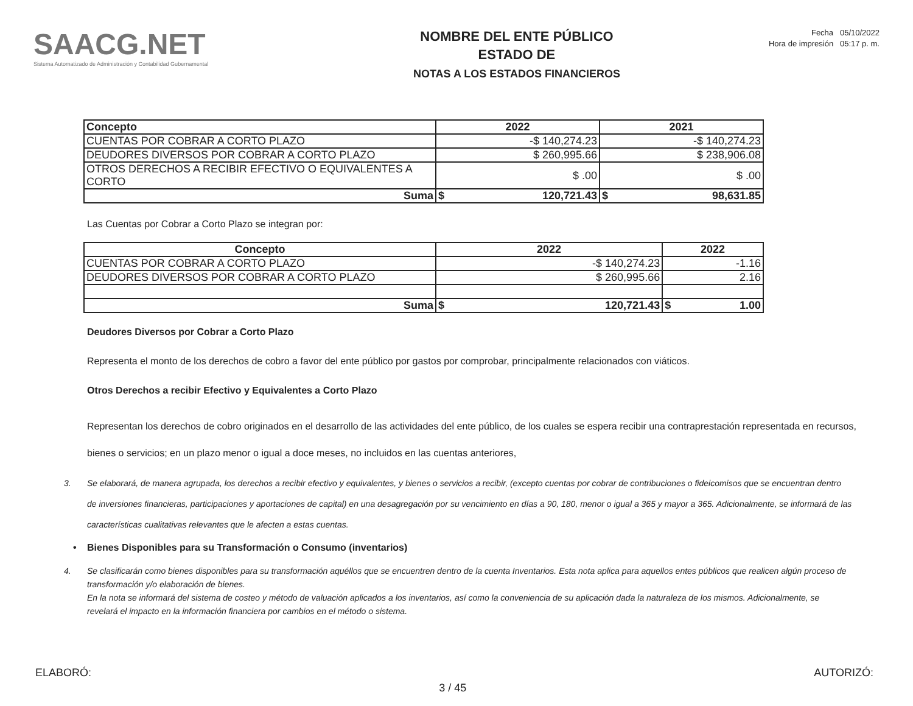SAACG.NET
Sistema Automatizado de Administración y Contabilidad Gubernamental
NOMBRE DEL ENTE PÚBLICO
ESTADO DE
NOTAS A LOS ESTADOS FINANCIEROS
Fecha 05/10/2022
Hora de impresión 05:17 p. m.
| Concepto | 2022 | 2021 |
| --- | --- | --- |
| CUENTAS POR COBRAR A CORTO PLAZO | -$ 140,274.23 | -$ 140,274.23 |
| DEUDORES DIVERSOS POR COBRAR A CORTO PLAZO | $ 260,995.66 | $ 238,906.08 |
| OTROS DERECHOS A RECIBIR EFECTIVO O EQUIVALENTES A CORTO | $ .00 | $ .00 |
| Suma | $ 120,721.43 | $ 98,631.85 |
Las Cuentas por Cobrar a Corto Plazo se integran por:
| Concepto | 2022 | 2022 |
| --- | --- | --- |
| CUENTAS POR COBRAR A CORTO PLAZO | -$ 140,274.23 | -1.16 |
| DEUDORES DIVERSOS POR COBRAR A CORTO PLAZO | $ 260,995.66 | 2.16 |
| Suma | $ 120,721.43 | $ 1.00 |
Deudores Diversos por Cobrar a Corto Plazo
Representa el monto de los derechos de cobro a favor del ente público por gastos por comprobar, principalmente relacionados con viáticos.
Otros Derechos a recibir Efectivo y Equivalentes a Corto Plazo
Representan los derechos de cobro originados en el desarrollo de las actividades del ente público, de los cuales se espera recibir una contraprestación representada en recursos, bienes o servicios; en un plazo menor o igual a doce meses, no incluidos en las cuentas anteriores,
3. Se elaborará, de manera agrupada, los derechos a recibir efectivo y equivalentes, y bienes o servicios a recibir, (excepto cuentas por cobrar de contribuciones o fideicomisos que se encuentran dentro de inversiones financieras, participaciones y aportaciones de capital) en una desagregación por su vencimiento en días a 90, 180, menor o igual a 365 y mayor a 365. Adicionalmente, se informará de las características cualitativas relevantes que le afecten a estas cuentas.
• Bienes Disponibles para su Transformación o Consumo (inventarios)
4. Se clasificarán como bienes disponibles para su transformación aquéllos que se encuentren dentro de la cuenta Inventarios. Esta nota aplica para aquellos entes públicos que realicen algún proceso de transformación y/o elaboración de bienes.
En la nota se informará del sistema de costeo y método de valuación aplicados a los inventarios, así como la conveniencia de su aplicación dada la naturaleza de los mismos. Adicionalmente, se revelará el impacto en la información financiera por cambios en el método o sistema.
ELABORÓ: 3 / 45 AUTORIZÓ: